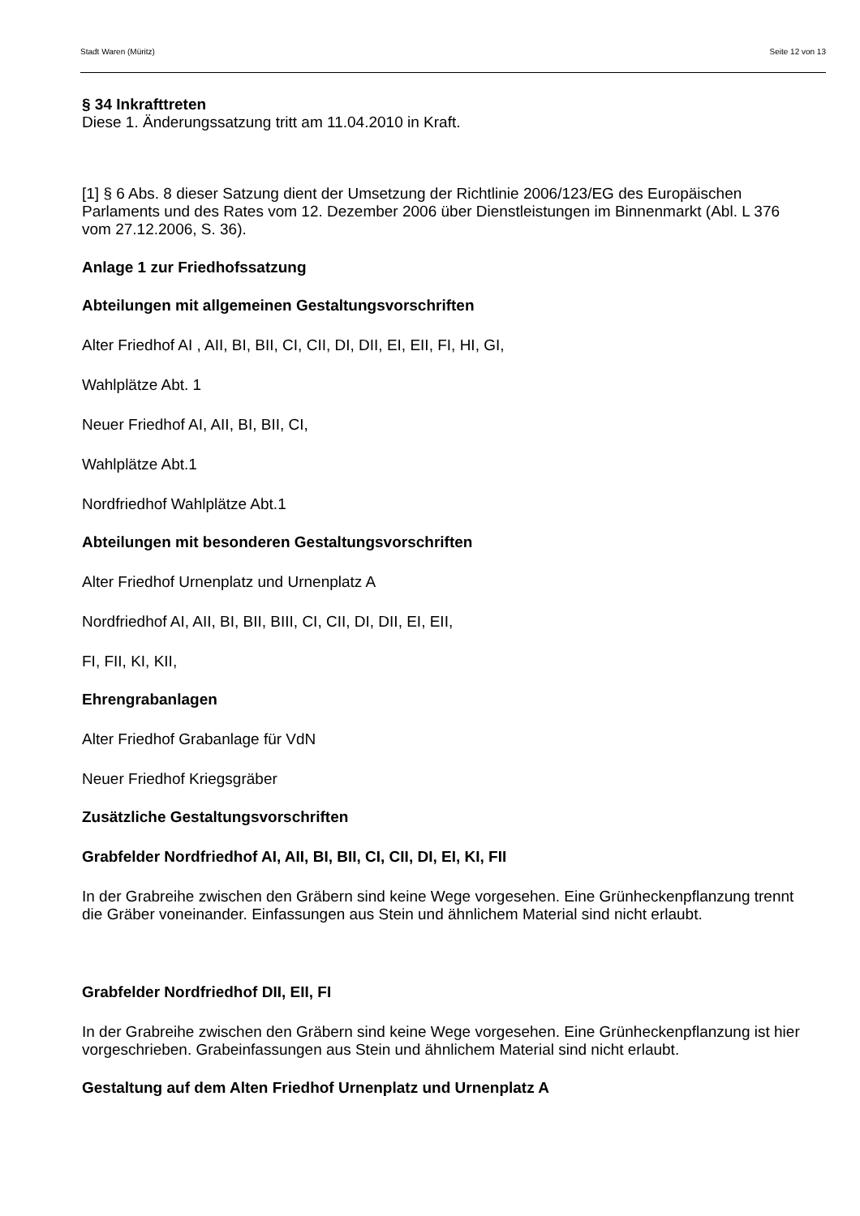Stadt Waren (Müritz) Seite 12 von 13
§ 34 Inkrafttreten
Diese 1. Änderungssatzung tritt am 11.04.2010 in Kraft.
[1] § 6 Abs. 8 dieser Satzung dient der Umsetzung der Richtlinie 2006/123/EG des Europäischen Parlaments und des Rates vom 12. Dezember 2006 über Dienstleistungen im Binnenmarkt (Abl. L 376 vom 27.12.2006, S. 36).
Anlage 1 zur Friedhofssatzung
Abteilungen mit allgemeinen Gestaltungsvorschriften
Alter Friedhof AI , AII, BI, BII, CI, CII, DI, DII, EI, EII, FI, HI, GI,
Wahlplätze Abt. 1
Neuer Friedhof AI, AII, BI, BII, CI,
Wahlplätze Abt.1
Nordfriedhof Wahlplätze Abt.1
Abteilungen mit besonderen Gestaltungsvorschriften
Alter Friedhof Urnenplatz und Urnenplatz A
Nordfriedhof AI, AII, BI, BII, BIII, CI, CII, DI, DII, EI, EII,
FI, FII, KI, KII,
Ehrengrabanlagen
Alter Friedhof Grabanlage für VdN
Neuer Friedhof Kriegsgräber
Zusätzliche Gestaltungsvorschriften
Grabfelder Nordfriedhof AI, AII, BI, BII, CI, CII, DI, EI, KI, FII
In der Grabreihe zwischen den Gräbern sind keine Wege vorgesehen. Eine Grünheckenpflanzung trennt die Gräber voneinander. Einfassungen aus Stein und ähnlichem Material sind nicht erlaubt.
Grabfelder Nordfriedhof DII, EII, FI
In der Grabreihe zwischen den Gräbern sind keine Wege vorgesehen. Eine Grünheckenpflanzung ist hier vorgeschrieben. Grabeinfassungen aus Stein und ähnlichem Material sind nicht erlaubt.
Gestaltung auf dem Alten Friedhof Urnenplatz und Urnenplatz A